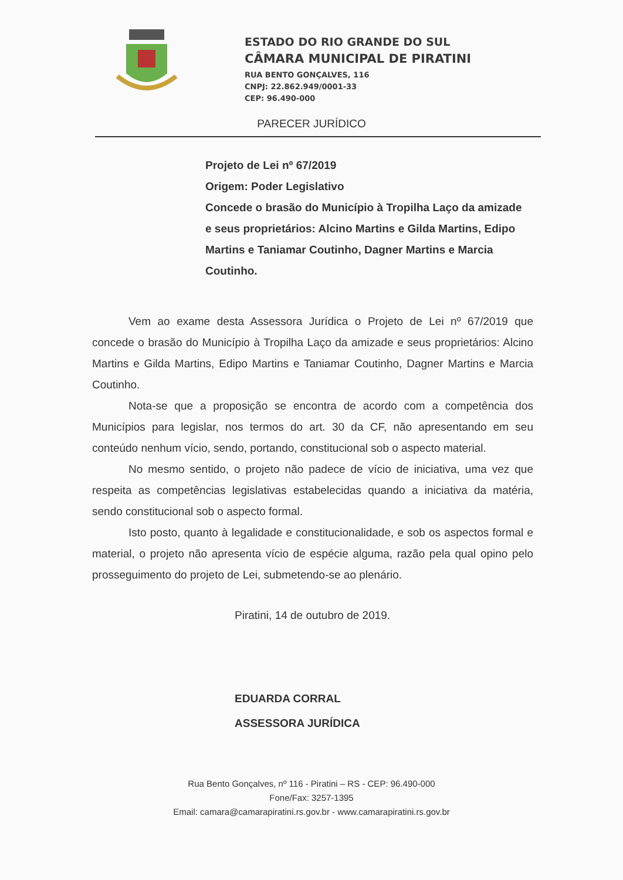ESTADO DO RIO GRANDE DO SUL
CÂMARA MUNICIPAL DE PIRATINI
RUA BENTO GONÇALVES, 116
CNPJ: 22.862.949/0001-33
CEP: 96.490-000
PARECER JURÍDICO
Projeto de Lei nº 67/2019
Origem: Poder Legislativo
Concede o brasão do Município à Tropilha Laço da amizade e seus proprietários: Alcino Martins e Gilda Martins, Edipo Martins e Taniamar Coutinho, Dagner Martins e Marcia Coutinho.
Vem ao exame desta Assessora Jurídica o Projeto de Lei nº 67/2019 que concede o brasão do Município à Tropilha Laço da amizade e seus proprietários: Alcino Martins e Gilda Martins, Edipo Martins e Taniamar Coutinho, Dagner Martins e Marcia Coutinho.
Nota-se que a proposição se encontra de acordo com a competência dos Municípios para legislar, nos termos do art. 30 da CF, não apresentando em seu conteúdo nenhum vício, sendo, portando, constitucional sob o aspecto material.
No mesmo sentido, o projeto não padece de vício de iniciativa, uma vez que respeita as competências legislativas estabelecidas quando a iniciativa da matéria, sendo constitucional sob o aspecto formal.
Isto posto, quanto à legalidade e constitucionalidade, e sob os aspectos formal e material, o projeto não apresenta vício de espécie alguma, razão pela qual opino pelo prosseguimento do projeto de Lei, submetendo-se ao plenário.
Piratini, 14 de outubro de 2019.
EDUARDA CORRAL
ASSESSORA JURÍDICA
Rua Bento Gonçalves, nº 116 - Piratini – RS - CEP: 96.490-000
Fone/Fax: 3257-1395
Email: camara@camarapiratini.rs.gov.br - www.camarapiratini.rs.gov.br